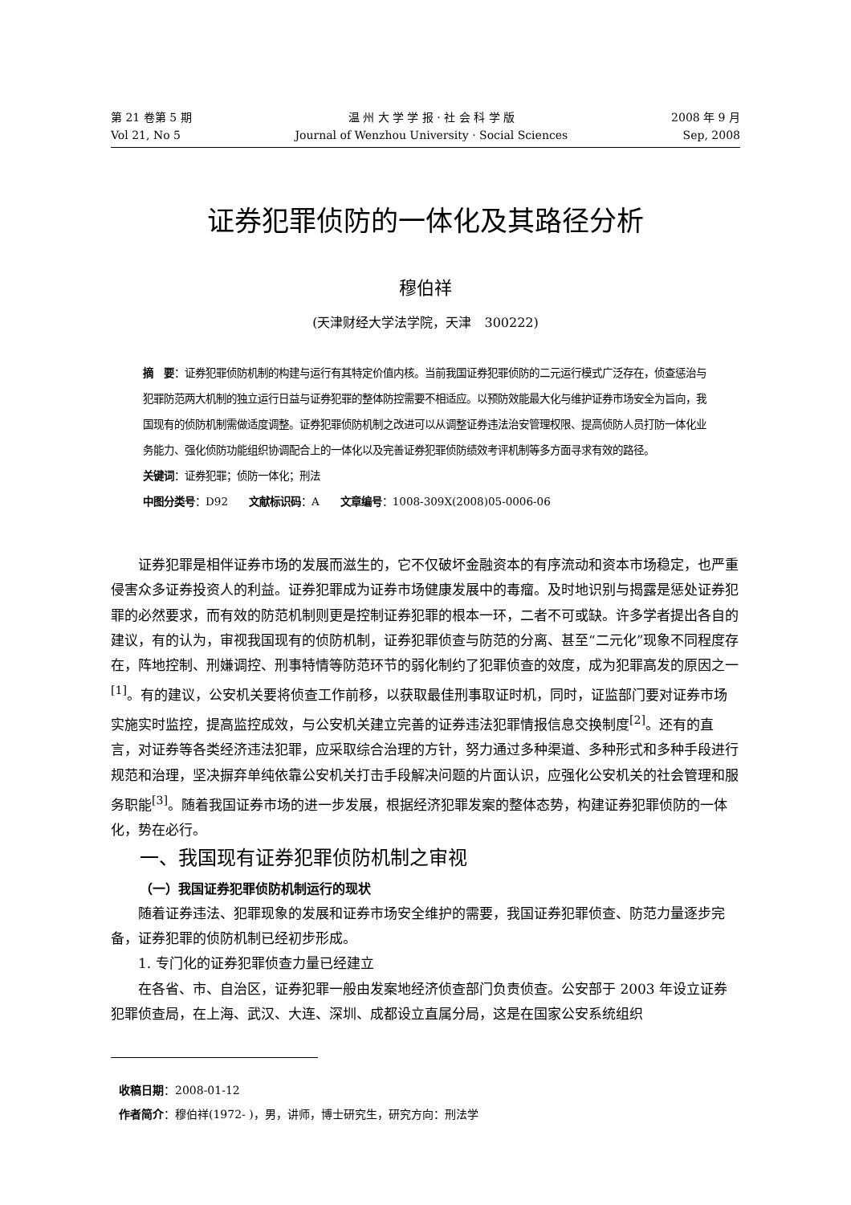第 21 卷第 5 期
Vol 21, No 5
温 州 大 学 学 报 · 社 会 科 学 版
Journal of Wenzhou University · Social Sciences
2008 年 9 月
Sep, 2008
证券犯罪侦防的一体化及其路径分析
穆伯祥
(天津财经大学法学院，天津　300222)
摘　要：证券犯罪侦防机制的构建与运行有其特定价值内核。当前我国证券犯罪侦防的二元运行模式广泛存在，侦查惩治与犯罪防范两大机制的独立运行日益与证券犯罪的整体防控需要不相适应。以预防效能最大化与维护证券市场安全为旨向，我国现有的侦防机制需做适度调整。证券犯罪侦防机制之改进可以从调整证券违法治安管理权限、提高侦防人员打防一体化业务能力、强化侦防功能组织协调配合上的一体化以及完善证券犯罪侦防绩效考评机制等多方面寻求有效的路径。
关键词：证券犯罪；侦防一体化；刑法
中图分类号：D92　　文献标识码：A　　文章编号：1008-309X(2008)05-0006-06
证券犯罪是相伴证券市场的发展而滋生的，它不仅破坏金融资本的有序流动和资本市场稳定，也严重侵害众多证券投资人的利益。证券犯罪成为证券市场健康发展中的毒瘤。及时地识别与揭露是惩处证券犯罪的必然要求，而有效的防范机制则更是控制证券犯罪的根本一环，二者不可或缺。许多学者提出各自的建议，有的认为，审视我国现有的侦防机制，证券犯罪侦查与防范的分离、甚至“二元化”现象不同程度存在，阵地控制、刑嫌调控、刑事特情等防范环节的弱化制约了犯罪侦查的效度，成为犯罪高发的原因之一<sup>[1]</sup>。有的建议，公安机关要将侦查工作前移，以获取最佳刑事取证时机，同时，证监部门要对证券市场实施实时监控，提高监控成效，与公安机关建立完善的证券违法犯罪情报信息交换制度<sup>[2]</sup>。还有的直言，对证券等各类经济违法犯罪，应采取综合治理的方针，努力通过多种渠道、多种形式和多种手段进行规范和治理，坚决摒弃单纯依靠公安机关打击手段解决问题的片面认识，应强化公安机关的社会管理和服务职能<sup>[3]</sup>。随着我国证券市场的进一步发展，根据经济犯罪发案的整体态势，构建证券犯罪侦防的一体化，势在必行。
一、我国现有证券犯罪侦防机制之审视
（一）我国证券犯罪侦防机制运行的现状
随着证券违法、犯罪现象的发展和证券市场安全维护的需要，我国证券犯罪侦查、防范力量逐步完备，证券犯罪的侦防机制已经初步形成。
1. 专门化的证券犯罪侦查力量已经建立
在各省、市、自治区，证券犯罪一般由发案地经济侦查部门负责侦查。公安部于 2003 年设立证券犯罪侦查局，在上海、武汉、大连、深圳、成都设立直属分局，这是在国家公安系统组织
收稿日期：2008-01-12
作者简介：穆伯祥(1972- )，男，讲师，博士研究生，研究方向：刑法学